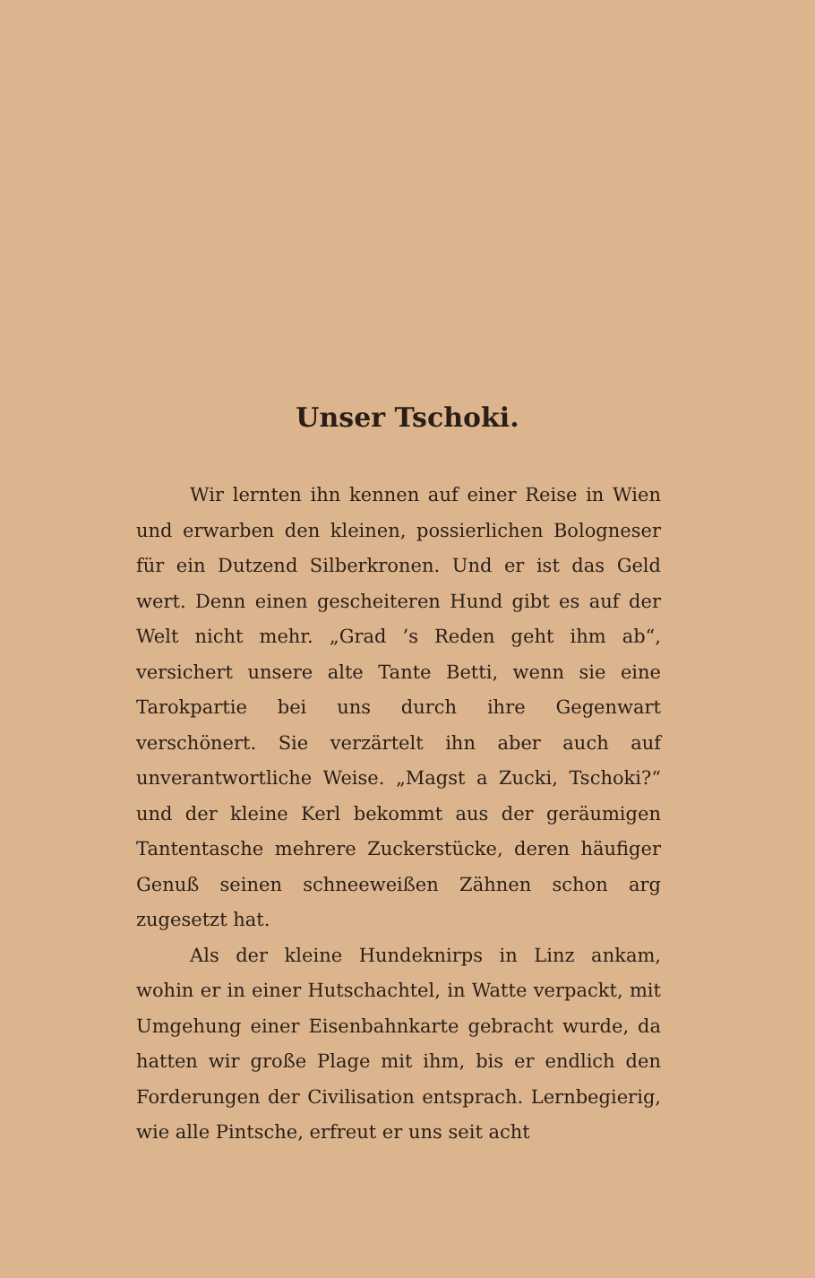Unser Tschoki.
Wir lernten ihn kennen auf einer Reise in Wien und erwarben den kleinen, possierlichen Bologneser für ein Dutzend Silberkronen. Und er ist das Geld wert. Denn einen gescheiteren Hund gibt es auf der Welt nicht mehr. „Grad ’s Reden geht ihm ab“, versichert unsere alte Tante Betti, wenn sie eine Tarokpartie bei uns durch ihre Gegenwart verschönert. Sie verzärtelt ihn aber auch auf unverantwortliche Weise. „Magst a Zucki, Tschoki?“ und der kleine Kerl bekommt aus der geräumigen Tantentasche mehrere Zuckerstücke, deren häufiger Genuß seinen schneeweißen Zähnen schon arg zugesetzt hat.
Als der kleine Hundeknirps in Linz ankam, wohin er in einer Hutschachtel, in Watte verpackt, mit Umgehung einer Eisenbahnkarte gebracht wurde, da hatten wir große Plage mit ihm, bis er endlich den Forderungen der Civilisation entsprach. Lernbegierig, wie alle Pintsche, erfreut er uns seit acht